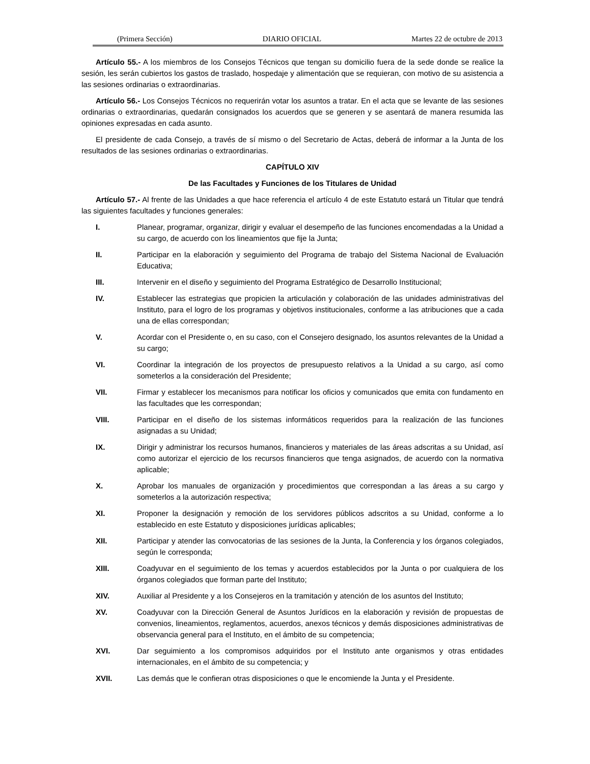(Primera Sección) DIARIO OFICIAL Martes 22 de octubre de 2013
Artículo 55.- A los miembros de los Consejos Técnicos que tengan su domicilio fuera de la sede donde se realice la sesión, les serán cubiertos los gastos de traslado, hospedaje y alimentación que se requieran, con motivo de su asistencia a las sesiones ordinarias o extraordinarias.
Artículo 56.- Los Consejos Técnicos no requerirán votar los asuntos a tratar. En el acta que se levante de las sesiones ordinarias o extraordinarias, quedarán consignados los acuerdos que se generen y se asentará de manera resumida las opiniones expresadas en cada asunto.
El presidente de cada Consejo, a través de sí mismo o del Secretario de Actas, deberá de informar a la Junta de los resultados de las sesiones ordinarias o extraordinarias.
CAPÍTULO XIV
De las Facultades y Funciones de los Titulares de Unidad
Artículo 57.- Al frente de las Unidades a que hace referencia el artículo 4 de este Estatuto estará un Titular que tendrá las siguientes facultades y funciones generales:
I. Planear, programar, organizar, dirigir y evaluar el desempeño de las funciones encomendadas a la Unidad a su cargo, de acuerdo con los lineamientos que fije la Junta;
II. Participar en la elaboración y seguimiento del Programa de trabajo del Sistema Nacional de Evaluación Educativa;
III. Intervenir en el diseño y seguimiento del Programa Estratégico de Desarrollo Institucional;
IV. Establecer las estrategias que propicien la articulación y colaboración de las unidades administrativas del Instituto, para el logro de los programas y objetivos institucionales, conforme a las atribuciones que a cada una de ellas correspondan;
V. Acordar con el Presidente o, en su caso, con el Consejero designado, los asuntos relevantes de la Unidad a su cargo;
VI. Coordinar la integración de los proyectos de presupuesto relativos a la Unidad a su cargo, así como someterlos a la consideración del Presidente;
VII. Firmar y establecer los mecanismos para notificar los oficios y comunicados que emita con fundamento en las facultades que les correspondan;
VIII. Participar en el diseño de los sistemas informáticos requeridos para la realización de las funciones asignadas a su Unidad;
IX. Dirigir y administrar los recursos humanos, financieros y materiales de las áreas adscritas a su Unidad, así como autorizar el ejercicio de los recursos financieros que tenga asignados, de acuerdo con la normativa aplicable;
X. Aprobar los manuales de organización y procedimientos que correspondan a las áreas a su cargo y someterlos a la autorización respectiva;
XI. Proponer la designación y remoción de los servidores públicos adscritos a su Unidad, conforme a lo establecido en este Estatuto y disposiciones jurídicas aplicables;
XII. Participar y atender las convocatorias de las sesiones de la Junta, la Conferencia y los órganos colegiados, según le corresponda;
XIII. Coadyuvar en el seguimiento de los temas y acuerdos establecidos por la Junta o por cualquiera de los órganos colegiados que forman parte del Instituto;
XIV. Auxiliar al Presidente y a los Consejeros en la tramitación y atención de los asuntos del Instituto;
XV. Coadyuvar con la Dirección General de Asuntos Jurídicos en la elaboración y revisión de propuestas de convenios, lineamientos, reglamentos, acuerdos, anexos técnicos y demás disposiciones administrativas de observancia general para el Instituto, en el ámbito de su competencia;
XVI. Dar seguimiento a los compromisos adquiridos por el Instituto ante organismos y otras entidades internacionales, en el ámbito de su competencia; y
XVII. Las demás que le confieran otras disposiciones o que le encomiende la Junta y el Presidente.